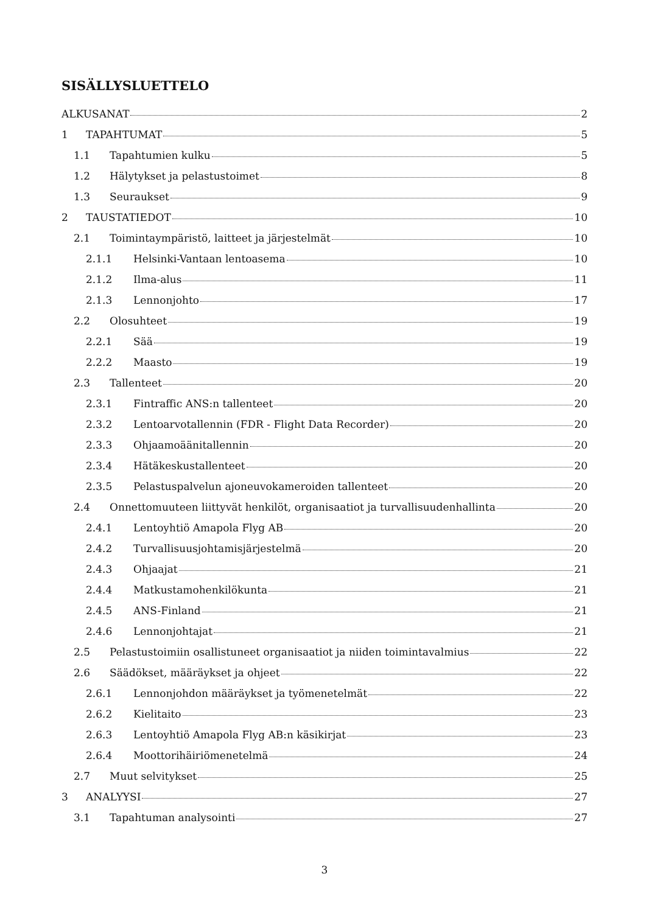SISÄLLYSLUETTELO
ALKUSANAT 2
1 TAPAHTUMAT 5
1.1 Tapahtumien kulku 5
1.2 Hälytykset ja pelastustoimet 8
1.3 Seuraukset 9
2 TAUSTATIEDOT 10
2.1 Toimintaympäristö, laitteet ja järjestelmät 10
2.1.1 Helsinki-Vantaan lentoasema 10
2.1.2 Ilma-alus 11
2.1.3 Lennonjohto 17
2.2 Olosuhteet 19
2.2.1 Sää 19
2.2.2 Maasto 19
2.3 Tallenteet 20
2.3.1 Fintraffic ANS:n tallenteet 20
2.3.2 Lentoarvotallennin (FDR - Flight Data Recorder) 20
2.3.3 Ohjaamoäänitallennin 20
2.3.4 Hätäkeskustallenteet 20
2.3.5 Pelastuspalvelun ajoneuvokameroiden tallenteet 20
2.4 Onnettomuuteen liittyvät henkilöt, organisaatiot ja turvallisuudenhallinta 20
2.4.1 Lentoyhtiö Amapola Flyg AB 20
2.4.2 Turvallisuusjohtamisjärjestelmä 20
2.4.3 Ohjaajat 21
2.4.4 Matkustamohenkilökunta 21
2.4.5 ANS-Finland 21
2.4.6 Lennonjohtajat 21
2.5 Pelastustoimiin osallistuneet organisaatiot ja niiden toimintavalmius 22
2.6 Säädökset, määräykset ja ohjeet 22
2.6.1 Lennonjohdon määräykset ja työmenetelmät 22
2.6.2 Kielitaito 23
2.6.3 Lentoyhtiö Amapola Flyg AB:n käsikirjat 23
2.6.4 Moottorihäiriömenetelmä 24
2.7 Muut selvitykset 25
3 ANALYYSI 27
3.1 Tapahtuman analysointi 27
3